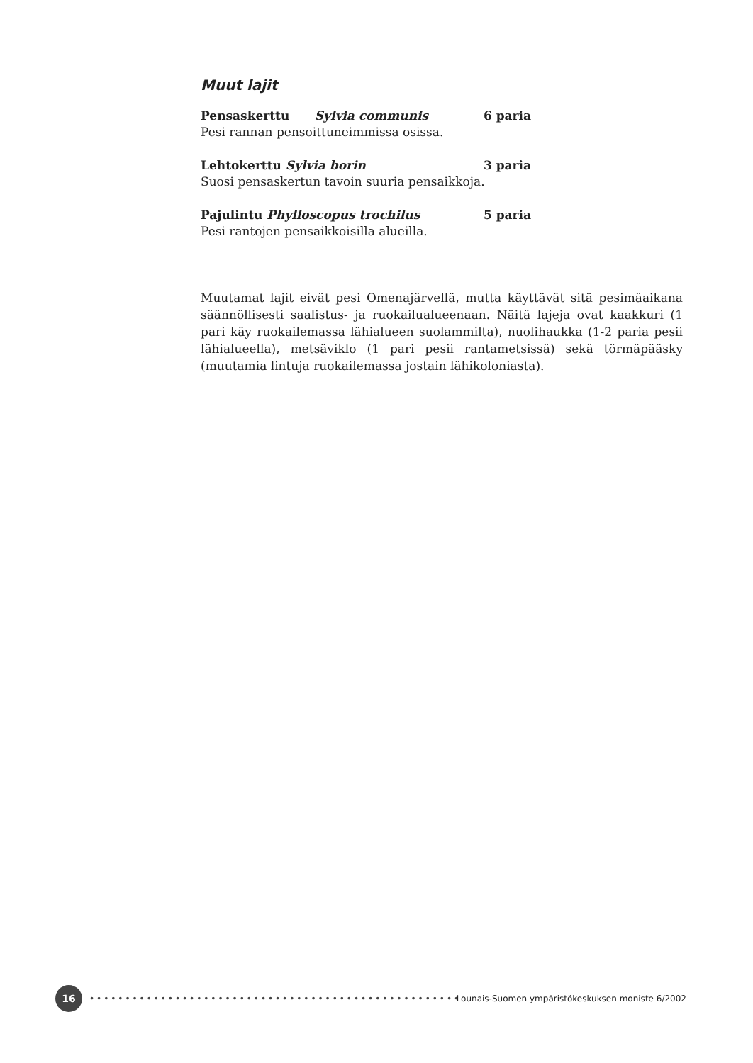Muut lajit
Pensaskerttu Sylvia communis 6 paria
Pesi rannan pensoittuneimmissa osissa.
Lehtokerttu Sylvia borin 3 paria
Suosi pensaskertun tavoin suuria pensaikkoja.
Pajulintu Phylloscopus trochilus 5 paria
Pesi rantojen pensaikkoisilla alueilla.
Muutamat lajit eivät pesi Omenajärvellä, mutta käyttävät sitä pesimäaikana säännöllisesti saalistus- ja ruokailualueenaan. Näitä lajeja ovat kaakkuri (1 pari käy ruokailemassa lähialueen suolammilta), nuolihaukka (1-2 paria pesii lähialueella), metsäviklo (1 pari pesii rantametsissä) sekä törmäpääsky (muutamia lintuja ruokailemassa jostain lähikoloniasta).
16
••••••••••••••••••••••••••••••••••••••••••••••••••••••
Lounais-Suomen ympäristökeskuksen moniste 6/2002